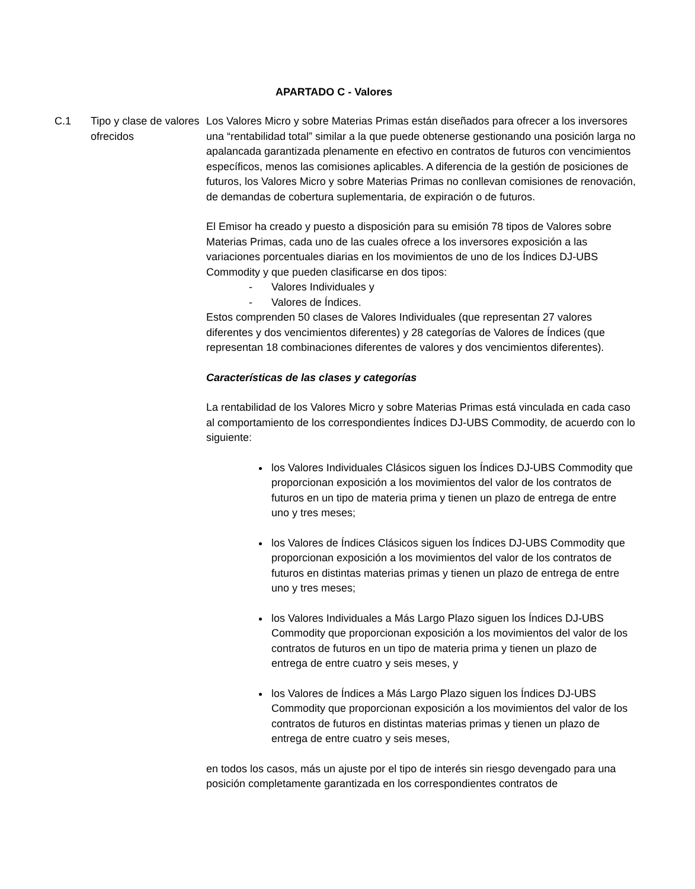APARTADO C - Valores
C.1 Tipo y clase de valores ofrecidos
Los Valores Micro y sobre Materias Primas están diseñados para ofrecer a los inversores una “rentabilidad total” similar a la que puede obtenerse gestionando una posición larga no apalancada garantizada plenamente en efectivo en contratos de futuros con vencimientos específicos, menos las comisiones aplicables. A diferencia de la gestión de posiciones de futuros, los Valores Micro y sobre Materias Primas no conllevan comisiones de renovación, de demandas de cobertura suplementaria, de expiración o de futuros.
El Emisor ha creado y puesto a disposición para su emisión 78 tipos de Valores sobre Materias Primas, cada uno de las cuales ofrece a los inversores exposición a las variaciones porcentuales diarias en los movimientos de uno de los Índices DJ-UBS Commodity y que pueden clasificarse en dos tipos:
- Valores Individuales y
- Valores de Índices.
Estos comprenden 50 clases de Valores Individuales (que representan 27 valores diferentes y dos vencimientos diferentes) y 28 categorías de Valores de Índices (que representan 18 combinaciones diferentes de valores y dos vencimientos diferentes).
Características de las clases y categorías
La rentabilidad de los Valores Micro y sobre Materias Primas está vinculada en cada caso al comportamiento de los correspondientes Índices DJ-UBS Commodity, de acuerdo con lo siguiente:
los Valores Individuales Clásicos siguen los Índices DJ-UBS Commodity que proporcionan exposición a los movimientos del valor de los contratos de futuros en un tipo de materia prima y tienen un plazo de entrega de entre uno y tres meses;
los Valores de Índices Clásicos siguen los Índices DJ-UBS Commodity que proporcionan exposición a los movimientos del valor de los contratos de futuros en distintas materias primas y tienen un plazo de entrega de entre uno y tres meses;
los Valores Individuales a Más Largo Plazo siguen los Índices DJ-UBS Commodity que proporcionan exposición a los movimientos del valor de los contratos de futuros en un tipo de materia prima y tienen un plazo de entrega de entre cuatro y seis meses, y
los Valores de Índices a Más Largo Plazo siguen los Índices DJ-UBS Commodity que proporcionan exposición a los movimientos del valor de los contratos de futuros en distintas materias primas y tienen un plazo de entrega de entre cuatro y seis meses,
en todos los casos, más un ajuste por el tipo de interés sin riesgo devengado para una posición completamente garantizada en los correspondientes contratos de